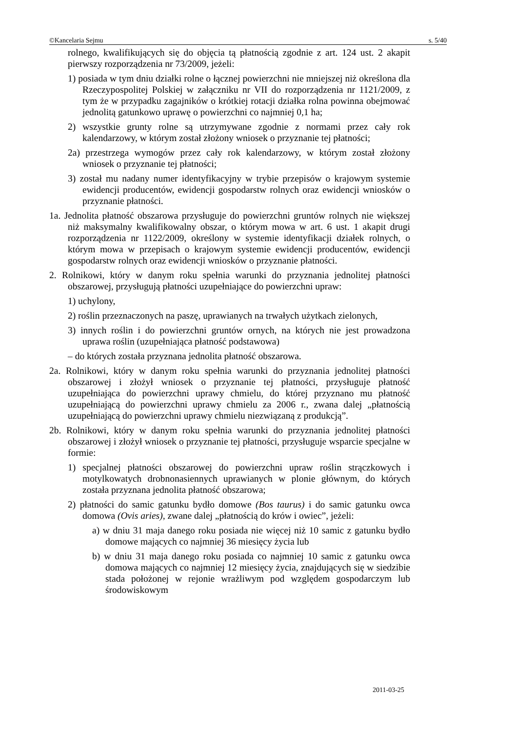©Kancelaria Sejmu s. 5/40
rolnego, kwalifikujących się do objęcia tą płatnością zgodnie z art. 124 ust. 2 akapit pierwszy rozporządzenia nr 73/2009, jeżeli:
1) posiada w tym dniu działki rolne o łącznej powierzchni nie mniejszej niż określona dla Rzeczypospolitej Polskiej w załączniku nr VII do rozporządzenia nr 1121/2009, z tym że w przypadku zagajników o krótkiej rotacji działka rolna powinna obejmować jednolitą gatunkowo uprawę o powierzchni co najmniej 0,1 ha;
2) wszystkie grunty rolne są utrzymywane zgodnie z normami przez cały rok kalendarzowy, w którym został złożony wniosek o przyznanie tej płatności;
2a) przestrzega wymogów przez cały rok kalendarzowy, w którym został złożony wniosek o przyznanie tej płatności;
3) został mu nadany numer identyfikacyjny w trybie przepisów o krajowym systemie ewidencji producentów, ewidencji gospodarstw rolnych oraz ewidencji wniosków o przyznanie płatności.
1a. Jednolita płatność obszarowa przysługuje do powierzchni gruntów rolnych nie większej niż maksymalny kwalifikowalny obszar, o którym mowa w art. 6 ust. 1 akapit drugi rozporządzenia nr 1122/2009, określony w systemie identyfikacji działek rolnych, o którym mowa w przepisach o krajowym systemie ewidencji producentów, ewidencji gospodarstw rolnych oraz ewidencji wniosków o przyznanie płatności.
2. Rolnikowi, który w danym roku spełnia warunki do przyznania jednolitej płatności obszarowej, przysługują płatności uzupełniające do powierzchni upraw:
1) uchylony,
2) roślin przeznaczonych na paszę, uprawianych na trwałych użytkach zielonych,
3) innych roślin i do powierzchni gruntów ornych, na których nie jest prowadzona uprawa roślin (uzupełniająca płatność podstawowa)
– do których została przyznana jednolita płatność obszarowa.
2a. Rolnikowi, który w danym roku spełnia warunki do przyznania jednolitej płatności obszarowej i złożył wniosek o przyznanie tej płatności, przysługuje płatność uzupełniająca do powierzchni uprawy chmielu, do której przyznano mu płatność uzupełniającą do powierzchni uprawy chmielu za 2006 r., zwana dalej „płatnością uzupełniającą do powierzchni uprawy chmielu niezwiązaną z produkcją”.
2b. Rolnikowi, który w danym roku spełnia warunki do przyznania jednolitej płatności obszarowej i złożył wniosek o przyznanie tej płatności, przysługuje wsparcie specjalne w formie:
1) specjalnej płatności obszarowej do powierzchni upraw roślin strączkowych i motylkowatych drobnonasiennych uprawianych w plonie głównym, do których została przyznana jednolita płatność obszarowa;
2) płatności do samic gatunku bydło domowe (Bos taurus) i do samic gatunku owca domowa (Ovis aries), zwane dalej „płatnością do krów i owiec”, jeżeli:
a) w dniu 31 maja danego roku posiada nie więcej niż 10 samic z gatunku bydło domowe mających co najmniej 36 miesięcy życia lub
b) w dniu 31 maja danego roku posiada co najmniej 10 samic z gatunku owca domowa mających co najmniej 12 miesięcy życia, znajdujących się w siedzibie stada położonej w rejonie wrażliwym pod względem gospodarczym lub środowiskowym
2011-03-25